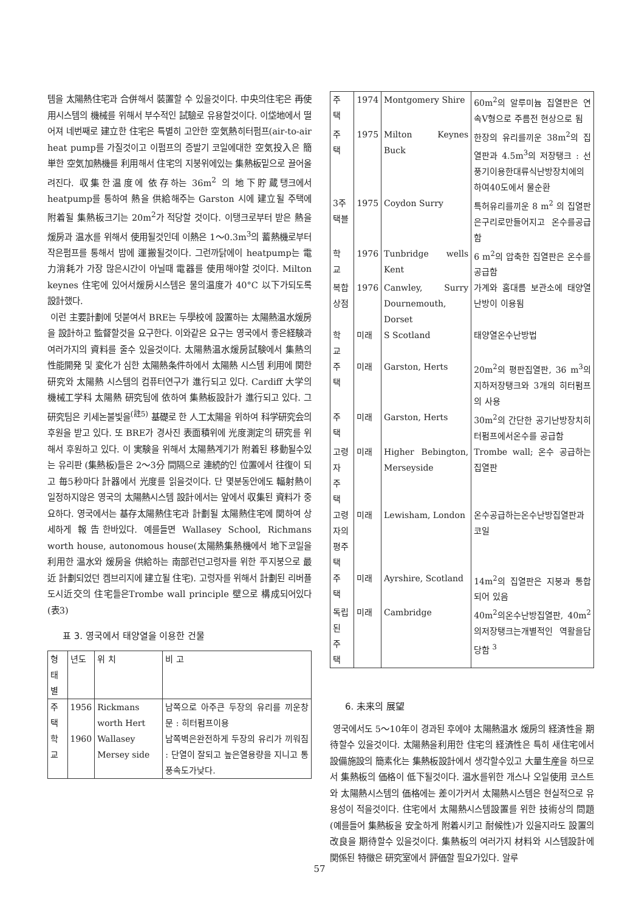템을 太陽熱住宅과 合併해서 裝置할 수 있을것이다. 中央의住宅은 再使用시스템의 機械를 위해서 부수적인 試驗로 유용할것이다. 이垈地에서 떨어져 네번째로 建立한 住宅은 특별히 고안한 空気熱히터펌프(air-to-air heat pump를 가질것이고 이펌프의 증발기 코일에대한 空気投入은 簡単한 空気加熱機를 利用해서 住宅의 지붕위에있는 集熱板밑으로 끌어올려진다. 収集한温度에 依存하는 36m<sup>2</sup> 의 地下貯蔵탱크에서 heatpump를 통하여 熱을 供給해주는 Garston 시에 建立될 주택에 附着될 集熱板크기는 20m<sup>2</sup>가 적당할 것이다. 이탱크로부터 받은 熱을 煖房과 温水를 위해서 使用될것인데 이熱은 1～0.3m<sup>3</sup>의 蓄熱機로부터 작은펌프를 통해서 밤에 運搬될것이다. 그런까닭에이 heatpump는 電力消耗가 가장 많은시간이 아닐때 電器를 使用해야할 것이다. Milton keynes 住宅에 있어서煖房시스템은 물의温度가 40°C 以下가되도록 設計했다.
이런 主要計劃에 덧붙여서 BRE는 두學校에 設置하는 太陽熱温水煖房을 設計하고 監督할것을 요구한다. 이와같은 요구는 영국에서 좋은経験과 여러가지의 資料를 줄수 있을것이다. 太陽熱温水煖房試験에서 集熱의 性能開発 및 変化가 심한 太陽熱条件하에서 太陽熱 시스템 利用에 関한 研究와 太陽熱 시스템의 컴퓨터연구가 進行되고 있다. Cardiff 大学의 機械工学科 太陽熱 研究팀에 依하여 集熱板設計가 進行되고 있다. 그 研究팀은 키세논불빛을<sup>(註5)</sup> 基礎로 한 人工太陽을 위하여 科学研究会의 후원을 받고 있다. 또 BRE가 경사진 表面積위에 光度測定의 研究를 위해서 후원하고 있다. 이 実験을 위해서 太陽熱계기가 附着된 移動될수있는 유리판 (集熱板)들은 2～3分 間隔으로 連続的인 位置에서 往復이 되고 毎5秒마다 計器에서 光度를 읽을것이다. 단 몇분동안에도 輻射熱이 일정하지않은 영국의 太陽熱시스템 設計에서는 앞에서 収集된 資料가 중요하다. 영국에서는 基存太陽熱住宅과 計劃될 太陽熱住宅에 関하여 상세하게 報告한바있다. 예를들면 Wallasey School, Richmans worth house, autonomous house(太陽熱集熱機에서 地下코일을 利用한 温水와 煖房을 供給하는 南部런던고령자를 위한 平지붕으로 最近 計劃되었던 켐브리지에 建立될 住宅). 고령자를 위해서 計劃된 리버플도시近交의 住宅들은Trombe wall principle 壁으로 構成되어있다(表3)
표 3. 영국에서 태양열을 이용한 건물
| 형태별 | 년도 | 위 치 | 비 고 |
| --- | --- | --- | --- |
| 주 택 | 1956 | Rickmans worth Hert | 남쪽으로 아주큰 두장의 유리를 끼운창문 : 히터펌프이용 |
| 학 교 | 1960 | Wallasey Mersey side | 남쪽벽은완전하게 두장의 유리가 끼워짐 : 단열이 잘되고 높은열용량을 지니고 통풍속도가낮다. |
| 주 택 | 1974 | Montgomery Shire | 60m<sup>2</sup>의 알루미늄 집열판은 연속V형으로 주름전 현상으로 됨 |
| 주 택 | 1975 | Milton Keynes Buck | 한장의 유리를끼운 38m<sup>2</sup>의 집열판과 4.5m<sup>3</sup>의 저장탱크 : 선풍기이용한대류식난방장치에의하여40도에서 물순환 |
| 3주택블 | 1975 | Coydon Surry | 특허유리를끼운 8 m<sup>2</sup> 의 집열판은구리로만들어지고 온수를공급함 |
| 학 교 | 1976 | Tunbridge wells Kent | 6 m<sup>2</sup>의 압축한 집열판은 온수를 공급함 |
| 복합상점 | 1976 | Canwley, Surry Dournemouth, Dorset | 가계와 홈대름 보관소에 태양열 난방이 이용됨 |
| 학 교 | 미래 | S Scotland | 태양열온수난방법 |
| 주 택 | 미래 | Garston, Herts | 20m<sup>2</sup>의 평판집열판, 36 m<sup>3</sup>의 지하저장탱크와 3개의 히터펌프의 사용 |
| 주 택 | 미래 | Garston, Herts | 30m<sup>2</sup>의 간단한 공기난방장치히터펌프에서온수를 공급함 |
| 고령자 주 택 | 미래 | Higher Bebington, Merseyside | Trombe wall; 온수 공급하는 집열판 |
| 고령자의평주택 | 미래 | Lewisham, London | 온수공급하는온수난방집열판과 코일 |
| 주 택 | 미래 | Ayrshire, Scotland | 14m<sup>2</sup>의 집열판은 지붕과 통합되어 있음 |
| 독립된 주 택 | 미래 | Cambridge | 40m<sup>2</sup>의온수난방집열판, 40m<sup>2</sup>의저장탱크는개별적인 역활을담당함 <sup>3</sup> |
6. 未来의 展望
영국에서도 5～10年이 경과된 후에야 太陽熱温水 煖房의 経済性을 期待할수 있을것이다. 太陽熱을利用한 住宅의 経済性은 특히 새住宅에서 設備施設의 簡素化는 集熱板設計에서 생각할수있고 大量生産을 하므로서 集熱板의 価格이 低下될것이다. 温水를위한 개스나 오일使用 코스트와 太陽熱시스템의 価格에는 差이가커서 太陽熱시스템은 현실적으로 유용성이 적을것이다. 住宅에서 太陽熱시스템設置를 위한 技術상의 問題(예를들어 集熱板을 安全하게 附着시키고 耐候性)가 있을지라도 設置의 改良을 期待할수 있을것이다. 集熱板의 여러가지 材料와 시스템設計에 関係된 特徵은 研究室에서 評価할 필요가있다. 알루
57